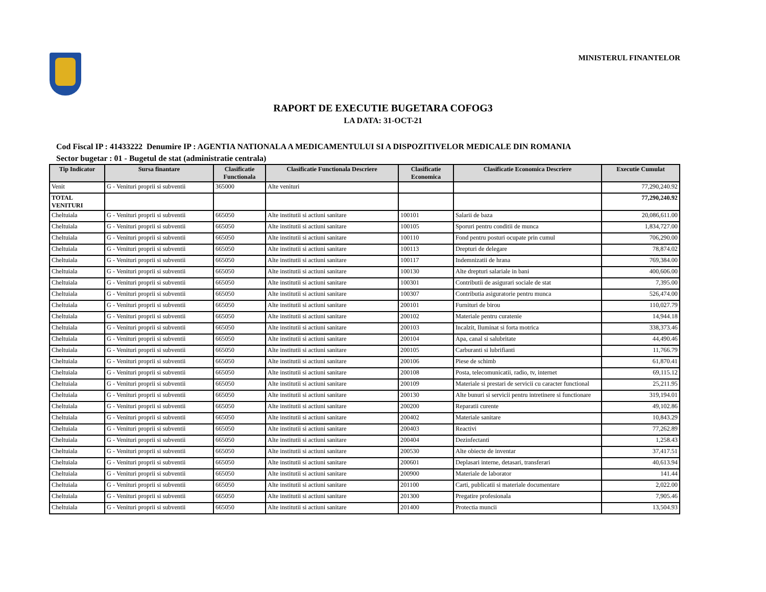MINISTERUL FINANTELOR
RAPORT DE EXECUTIE BUGETARA COFOG3
LA DATA: 31-OCT-21
Cod Fiscal IP : 41433222 Denumire IP : AGENTIA NATIONALA A MEDICAMENTULUI SI A DISPOZITIVELOR MEDICALE DIN ROMANIA
Sector bugetar : 01 - Bugetul de stat (administratie centrala)
| Tip Indicator | Sursa finantare | Clasificatie Functionala | Clasificatie Functionala Descriere | Clasificatie Economica | Clasificatie Economica Descriere | Executie Cumulat |
| --- | --- | --- | --- | --- | --- | --- |
| Venit | G - Venituri proprii si subventii | 365000 | Alte venituri | | | 77,290,240.92 |
| TOTAL VENITURI | | | | | | 77,290,240.92 |
| Cheltuiala | G - Venituri proprii si subventii | 665050 | Alte institutii si actiuni sanitare | 100101 | Salarii de baza | 20,086,611.00 |
| Cheltuiala | G - Venituri proprii si subventii | 665050 | Alte institutii si actiuni sanitare | 100105 | Sporuri pentru conditii de munca | 1,834,727.00 |
| Cheltuiala | G - Venituri proprii si subventii | 665050 | Alte institutii si actiuni sanitare | 100110 | Fond pentru posturi ocupate prin cumul | 706,290.00 |
| Cheltuiala | G - Venituri proprii si subventii | 665050 | Alte institutii si actiuni sanitare | 100113 | Drepturi de delegare | 78,874.02 |
| Cheltuiala | G - Venituri proprii si subventii | 665050 | Alte institutii si actiuni sanitare | 100117 | Indemnizatii de hrana | 769,384.00 |
| Cheltuiala | G - Venituri proprii si subventii | 665050 | Alte institutii si actiuni sanitare | 100130 | Alte drepturi salariale in bani | 400,606.00 |
| Cheltuiala | G - Venituri proprii si subventii | 665050 | Alte institutii si actiuni sanitare | 100301 | Contributii de asigurari sociale de stat | 7,395.00 |
| Cheltuiala | G - Venituri proprii si subventii | 665050 | Alte institutii si actiuni sanitare | 100307 | Contributia asiguratorie pentru munca | 526,474.00 |
| Cheltuiala | G - Venituri proprii si subventii | 665050 | Alte institutii si actiuni sanitare | 200101 | Furnituri de birou | 110,027.79 |
| Cheltuiala | G - Venituri proprii si subventii | 665050 | Alte institutii si actiuni sanitare | 200102 | Materiale pentru curatenie | 14,944.18 |
| Cheltuiala | G - Venituri proprii si subventii | 665050 | Alte institutii si actiuni sanitare | 200103 | Incalzit, Iluminat si forta motrica | 338,373.46 |
| Cheltuiala | G - Venituri proprii si subventii | 665050 | Alte institutii si actiuni sanitare | 200104 | Apa, canal si salubritate | 44,490.46 |
| Cheltuiala | G - Venituri proprii si subventii | 665050 | Alte institutii si actiuni sanitare | 200105 | Carburanti si lubrifianti | 11,766.79 |
| Cheltuiala | G - Venituri proprii si subventii | 665050 | Alte institutii si actiuni sanitare | 200106 | Piese de schimb | 61,870.41 |
| Cheltuiala | G - Venituri proprii si subventii | 665050 | Alte institutii si actiuni sanitare | 200108 | Posta, telecomunicatii, radio, tv, internet | 69,115.12 |
| Cheltuiala | G - Venituri proprii si subventii | 665050 | Alte institutii si actiuni sanitare | 200109 | Materiale si prestari de servicii cu caracter functional | 25,211.95 |
| Cheltuiala | G - Venituri proprii si subventii | 665050 | Alte institutii si actiuni sanitare | 200130 | Alte bunuri si servicii pentru intretinere si functionare | 319,194.01 |
| Cheltuiala | G - Venituri proprii si subventii | 665050 | Alte institutii si actiuni sanitare | 200200 | Reparatii curente | 49,102.86 |
| Cheltuiala | G - Venituri proprii si subventii | 665050 | Alte institutii si actiuni sanitare | 200402 | Materiale sanitare | 10,843.29 |
| Cheltuiala | G - Venituri proprii si subventii | 665050 | Alte institutii si actiuni sanitare | 200403 | Reactivi | 77,262.89 |
| Cheltuiala | G - Venituri proprii si subventii | 665050 | Alte institutii si actiuni sanitare | 200404 | Dezinfectanti | 1,258.43 |
| Cheltuiala | G - Venituri proprii si subventii | 665050 | Alte institutii si actiuni sanitare | 200530 | Alte obiecte de inventar | 37,417.51 |
| Cheltuiala | G - Venituri proprii si subventii | 665050 | Alte institutii si actiuni sanitare | 200601 | Deplasari interne, detasari, transferari | 40,613.94 |
| Cheltuiala | G - Venituri proprii si subventii | 665050 | Alte institutii si actiuni sanitare | 200900 | Materiale de laborator | 141.44 |
| Cheltuiala | G - Venituri proprii si subventii | 665050 | Alte institutii si actiuni sanitare | 201100 | Carti, publicatii si materiale documentare | 2,022.00 |
| Cheltuiala | G - Venituri proprii si subventii | 665050 | Alte institutii si actiuni sanitare | 201300 | Pregatire profesionala | 7,905.46 |
| Cheltuiala | G - Venituri proprii si subventii | 665050 | Alte institutii si actiuni sanitare | 201400 | Protectia muncii | 13,504.93 |